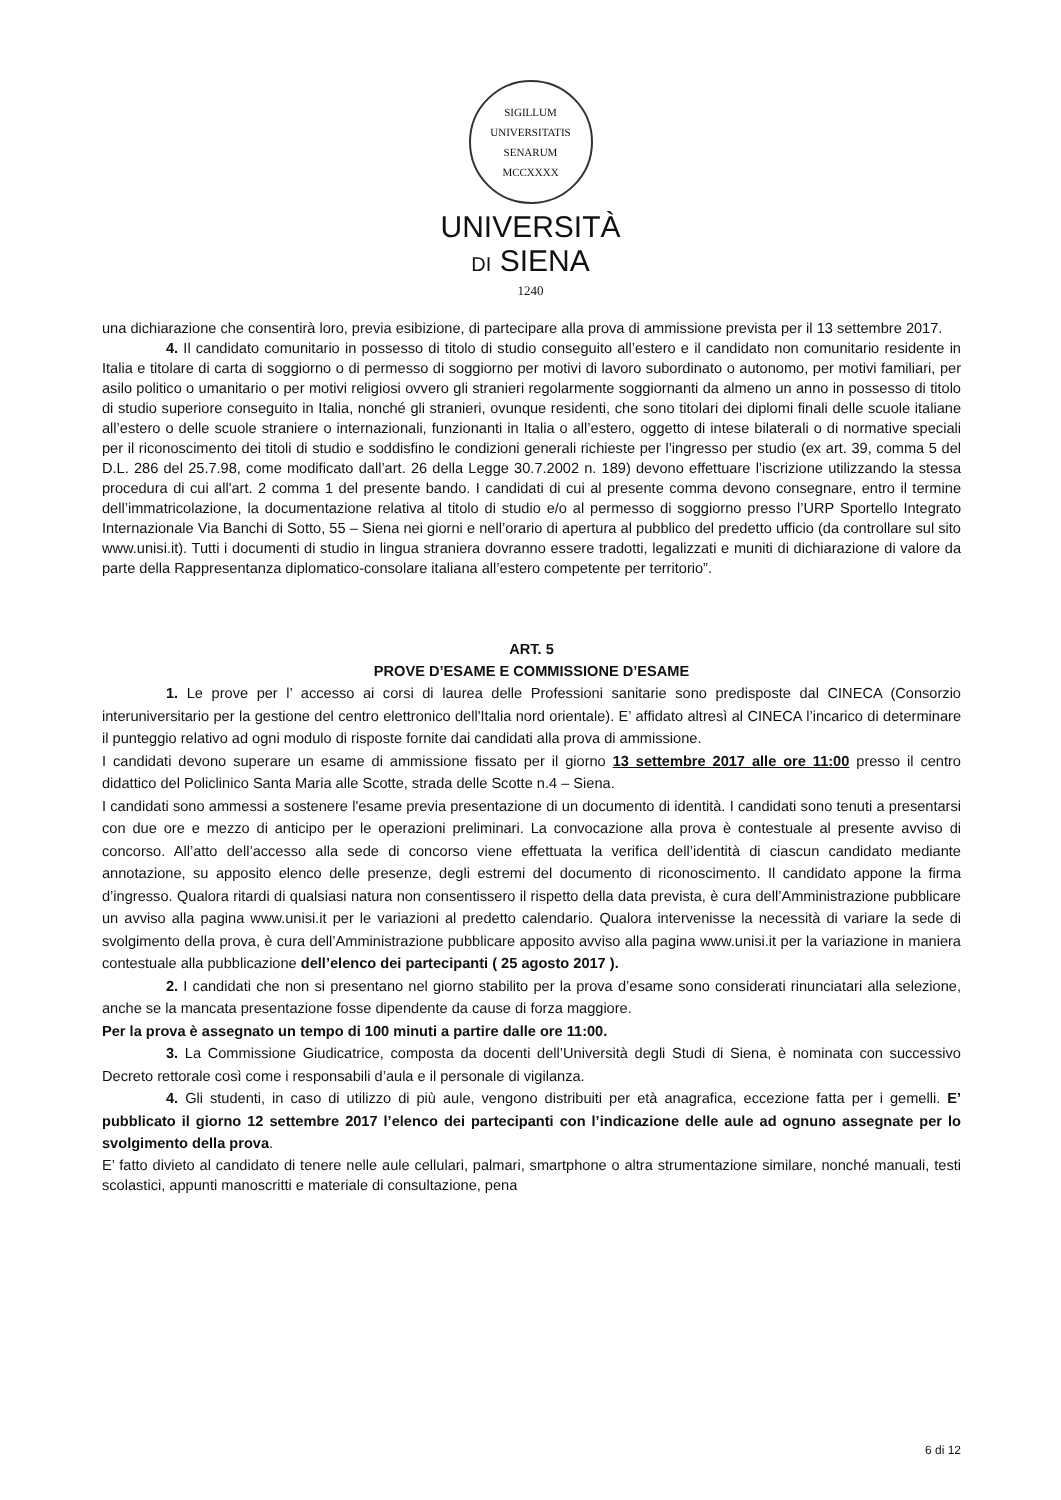SIGILLUM UNIVERSITATIS SENARUM
MCCXXXX
UNIVERSITÀ
DI SIENA
1240
una dichiarazione che consentirà loro, previa esibizione, di partecipare alla prova di ammissione prevista per il 13 settembre 2017.
4. Il candidato comunitario in possesso di titolo di studio conseguito all’estero e il candidato non comunitario residente in Italia e titolare di carta di soggiorno o di permesso di soggiorno per motivi di lavoro subordinato o autonomo, per motivi familiari, per asilo politico o umanitario o per motivi religiosi ovvero gli stranieri regolarmente soggiornanti da almeno un anno in possesso di titolo di studio superiore conseguito in Italia, nonché gli stranieri, ovunque residenti, che sono titolari dei diplomi finali delle scuole italiane all’estero o delle scuole straniere o internazionali, funzionanti in Italia o all’estero, oggetto di intese bilaterali o di normative speciali per il riconoscimento dei titoli di studio e soddisfino le condizioni generali richieste per l’ingresso per studio (ex art. 39, comma 5 del D.L. 286 del 25.7.98, come modificato dall’art. 26 della Legge 30.7.2002 n. 189) devono effettuare l’iscrizione utilizzando la stessa procedura di cui all'art. 2 comma 1 del presente bando. I candidati di cui al presente comma devono consegnare, entro il termine dell’immatricolazione, la documentazione relativa al titolo di studio e/o al permesso di soggiorno presso l’URP Sportello Integrato Internazionale Via Banchi di Sotto, 55 – Siena nei giorni e nell’orario di apertura al pubblico del predetto ufficio (da controllare sul sito www.unisi.it). Tutti i documenti di studio in lingua straniera dovranno essere tradotti, legalizzati e muniti di dichiarazione di valore da parte della Rappresentanza diplomatico-consolare italiana all’estero competente per territorio”.
ART. 5
PROVE D’ESAME E COMMISSIONE D’ESAME
1. Le prove per l’ accesso ai corsi di laurea delle Professioni sanitarie sono predisposte dal CINECA (Consorzio interuniversitario per la gestione del centro elettronico dell'Italia nord orientale). E’ affidato altresì al CINECA l’incarico di determinare il punteggio relativo ad ogni modulo di risposte fornite dai candidati alla prova di ammissione.
I candidati devono superare un esame di ammissione fissato per il giorno 13 settembre 2017 alle ore 11:00 presso il centro didattico del Policlinico Santa Maria alle Scotte, strada delle Scotte n.4 – Siena.
I candidati sono ammessi a sostenere l'esame previa presentazione di un documento di identità. I candidati sono tenuti a presentarsi con due ore e mezzo di anticipo per le operazioni preliminari. La convocazione alla prova è contestuale al presente avviso di concorso. All’atto dell’accesso alla sede di concorso viene effettuata la verifica dell’identità di ciascun candidato mediante annotazione, su apposito elenco delle presenze, degli estremi del documento di riconoscimento. Il candidato appone la firma d’ingresso. Qualora ritardi di qualsiasi natura non consentissero il rispetto della data prevista, è cura dell’Amministrazione pubblicare un avviso alla pagina www.unisi.it per le variazioni al predetto calendario. Qualora intervenisse la necessità di variare la sede di svolgimento della prova, è cura dell’Amministrazione pubblicare apposito avviso alla pagina www.unisi.it per la variazione in maniera contestuale alla pubblicazione dell’elenco dei partecipanti ( 25 agosto 2017 ).
2. I candidati che non si presentano nel giorno stabilito per la prova d’esame sono considerati rinunciatari alla selezione, anche se la mancata presentazione fosse dipendente da cause di forza maggiore.
Per la prova è assegnato un tempo di 100 minuti a partire dalle ore 11:00.
3. La Commissione Giudicatrice, composta da docenti dell’Università degli Studi di Siena, è nominata con successivo Decreto rettorale così come i responsabili d’aula e il personale di vigilanza.
4. Gli studenti, in caso di utilizzo di più aule, vengono distribuiti per età anagrafica, eccezione fatta per i gemelli. E’ pubblicato il giorno 12 settembre 2017 l’elenco dei partecipanti con l’indicazione delle aule ad ognuno assegnate per lo svolgimento della prova.
E’ fatto divieto al candidato di tenere nelle aule cellulari, palmari, smartphone o altra strumentazione similare, nonché manuali, testi scolastici, appunti manoscritti e materiale di consultazione, pena
6 di 12